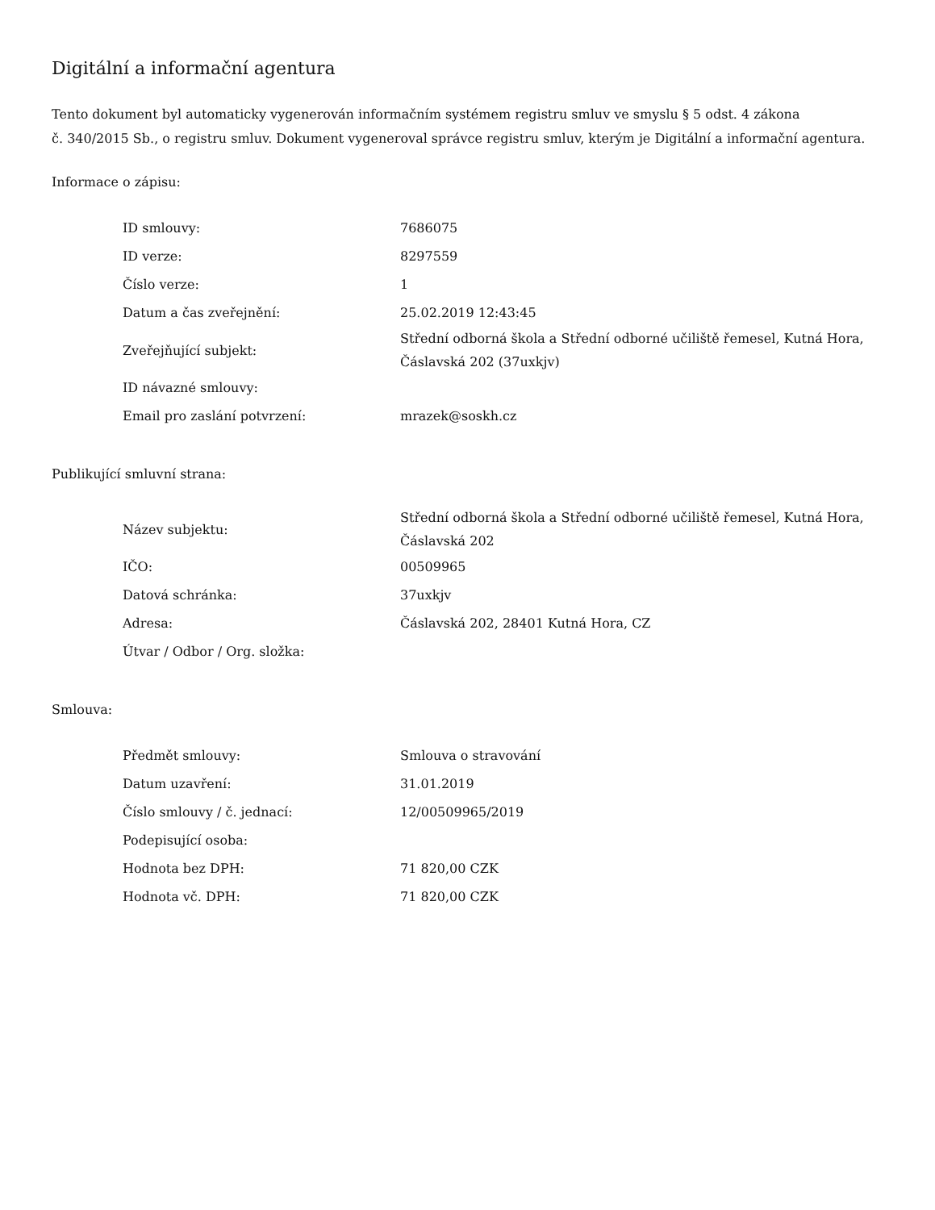Digitální a informační agentura
Tento dokument byl automaticky vygenerován informačním systémem registru smluv ve smyslu § 5 odst. 4 zákona
č. 340/2015 Sb., o registru smluv. Dokument vygeneroval správce registru smluv, kterým je Digitální a informační agentura.
Informace o zápisu:
| ID smlouvy: | 7686075 |
| ID verze: | 8297559 |
| Číslo verze: | 1 |
| Datum a čas zveřejnění: | 25.02.2019 12:43:45 |
| Zveřejňující subjekt: | Střední odborná škola a Střední odborné učiliště řemesel, Kutná Hora, Čáslavská 202 (37uxkjv) |
| ID návazné smlouvy: | |
| Email pro zaslání potvrzení: | mrazek@soskh.cz |
Publikující smluvní strana:
| Název subjektu: | Střední odborná škola a Střední odborné učiliště řemesel, Kutná Hora, Čáslavská 202 |
| IČO: | 00509965 |
| Datová schránka: | 37uxkjv |
| Adresa: | Čáslavská 202, 28401 Kutná Hora, CZ |
| Útvar / Odbor / Org. složka: | |
Smlouva:
| Předmět smlouvy: | Smlouva o stravování |
| Datum uzavření: | 31.01.2019 |
| Číslo smlouvy / č. jednací: | 12/00509965/2019 |
| Podepisující osoba: | |
| Hodnota bez DPH: | 71 820,00 CZK |
| Hodnota vč. DPH: | 71 820,00 CZK |